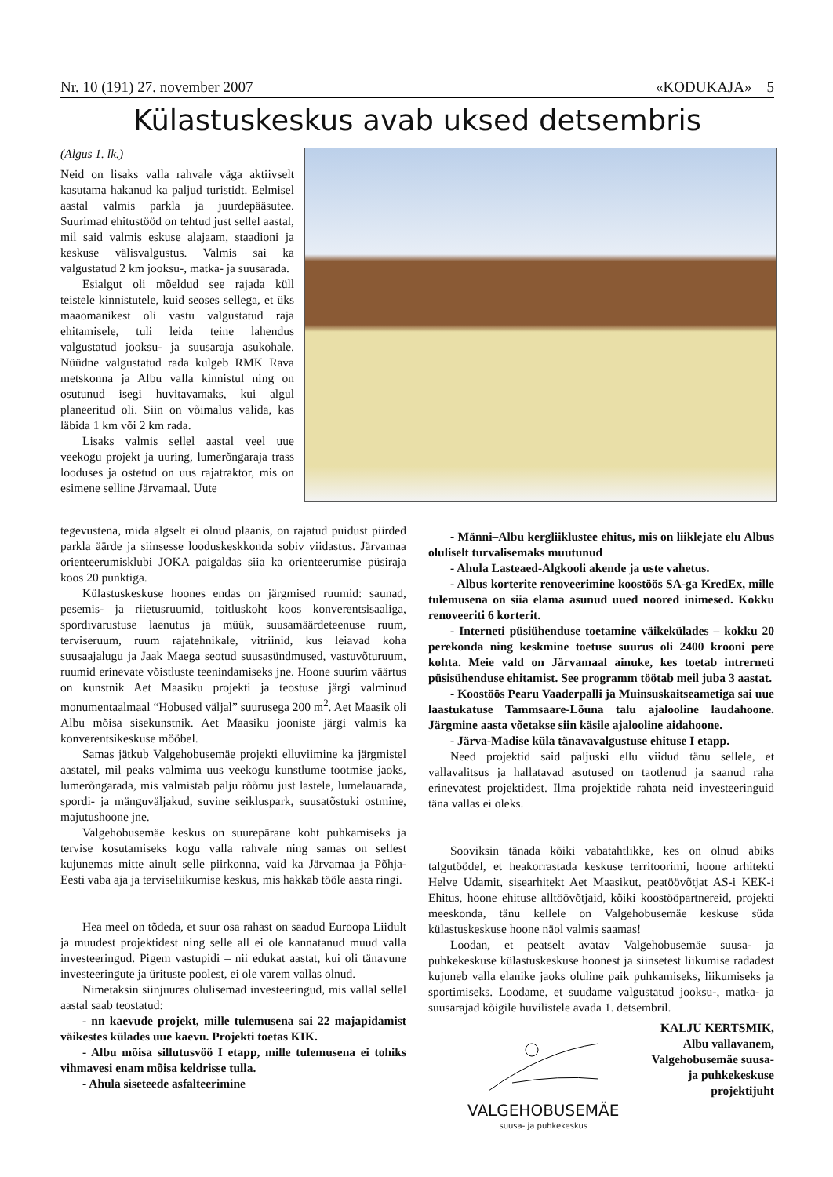Nr. 10 (191) 27. november 2007 «KODUKAJA» 5
Külastuskeskus avab uksed detsembris
(Algus 1. lk.)
Neid on lisaks valla rahvale väga aktiivselt kasutama hakanud ka paljud turistidt. Eelmisel aastal valmis parkla ja juurdepääsutee. Suurimad ehitustööd on tehtud just sellel aastal, mil said valmis eskuse alajaam, staadioni ja keskuse välisvalgustus. Valmis sai ka valgustatud 2 km jooksu-, matka- ja suusarada.
Esialgut oli mõeldud see rajada küll teistele kinnistutele, kuid seoses sellega, et üks maaomanikest oli vastu valgustatud raja ehitamisele, tuli leida teine lahendus valgustatud jooksu- ja suusaraja asukohale. Nüüdne valgustatud rada kulgeb RMK Rava metskonna ja Albu valla kinnistul ning on osutunud isegi huvitavamaks, kui algul planeeritud oli. Siin on võimalus valida, kas läbida 1 km või 2 km rada.
Lisaks valmis sellel aastal veel uue veekogu projekt ja uuring, lumerõngaraja trass looduses ja ostetud on uus rajatraktor, mis on esimene selline Järvamaal. Uute
tegevustena, mida algselt ei olnud plaanis, on rajatud puidust piirded parkla äärde ja siinsesse looduskeskkonda sobiv viidastus. Järvamaa orienteerumisklubi JOKA paigaldas siia ka orienteerumise püsiraja koos 20 punktiga.
Külastuskeskuse hoones endas on järgmised ruumid: saunad, pesemis- ja riietusruumid, toitluskoht koos konverentsisaaliga, spordivarustuse laenutus ja müük, suusamäärdeteenuse ruum, terviseruum, ruum rajatehnikale, vitriinid, kus leiavad koha suusaajalugu ja Jaak Maega seotud suusasündmused, vastuvõturuum, ruumid erinevate võistluste teenindamiseks jne. Hoone suurim väärtus on kunstnik Aet Maasiku projekti ja teostuse järgi valminud monumentaalmaal “Hobused väljal” suurusega 200 m<sup>2</sup>. Aet Maasik oli Albu mõisa sisekunstnik. Aet Maasiku jooniste järgi valmis ka konverentsikeskuse mööbel.
Samas jätkub Valgehobusemäe projekti elluviimine ka järgmistel aastatel, mil peaks valmima uus veekogu kunstlume tootmise jaoks, lumerõngarada, mis valmistab palju rõõmu just lastele, lumelauarada, spordi- ja mänguväljakud, suvine seikluspark, suusatõstuki ostmine, majutushoone jne.
Valgehobusemäe keskus on suurepärane koht puhkamiseks ja tervise kosutamiseks kogu valla rahvale ning samas on sellest kujunemas mitte ainult selle piirkonna, vaid ka Järvamaa ja Põhja-Eesti vaba aja ja terviseliikumise keskus, mis hakkab tööle aasta ringi.
Hea meel on tõdeda, et suur osa rahast on saadud Euroopa Liidult ja muudest projektidest ning selle all ei ole kannatanud muud valla investeeringud. Pigem vastupidi – nii edukat aastat, kui oli tänavune investeeringute ja ürituste poolest, ei ole varem vallas olnud.
Nimetaksin siinjuures olulisemad investeeringud, mis vallal sellel aastal saab teostatud:
- nn kaevude projekt, mille tulemusena sai 22 majapidamist väikestes külades uue kaevu. Projekti toetas KIK.
- Albu mõisa sillutusvöö I etapp, mille tulemusena ei tohiks vihmavesi enam mõisa keldrisse tulla.
- Ahula siseteede asfalteerimine
- Männi–Albu kergliiklustee ehitus, mis on liiklejate elu Albus oluliselt turvalisemaks muutunud
- Ahula Lasteaed-Algkooli akende ja uste vahetus.
- Albus korterite renoveerimine koostöös SA-ga KredEx, mille tulemusena on siia elama asunud uued noored inimesed. Kokku renoveeriti 6 korterit.
- Interneti püsiühenduse toetamine väikekülades – kokku 20 perekonda ning keskmine toetuse suurus oli 2400 krooni pere kohta. Meie vald on Järvamaal ainuke, kes toetab intrerneti püsisühenduse ehitamist. See programm töötab meil juba 3 aastat.
- Koostöös Pearu Vaaderpalli ja Muinsuskaitseametiga sai uue laastukatuse Tammsaare-Lõuna talu ajalooline laudahoone. Järgmine aasta võetakse siin käsile ajalooline aidahoone.
- Järva-Madise küla tänavavalgustuse ehituse I etapp.
Need projektid said paljuski ellu viidud tänu sellele, et vallavalitsus ja hallatavad asutused on taotlenud ja saanud raha erinevatest projektidest. Ilma projektide rahata neid investeeringuid täna vallas ei oleks.
Sooviksin tänada kõiki vabatahtlikke, kes on olnud abiks talgutöödel, et heakorrastada keskuse territoorimi, hoone arhitekti Helve Udamit, sisearhitekt Aet Maasikut, peatöövõtjat AS-i KEK-i Ehitus, hoone ehituse alltöövõtjaid, kõiki koostööpartnereid, projekti meeskonda, tänu kellele on Valgehobusemäe keskuse süda külastuskeskuse hoone näol valmis saamas!
Loodan, et peatselt avatav Valgehobusemäe suusa- ja puhkekeskuse külastuskeskuse hoonest ja siinsetest liikumise radadest kujuneb valla elanike jaoks oluline paik puhkamiseks, liikumiseks ja sportimiseks. Loodame, et suudame valgustatud jooksu-, matka- ja suusarajad kõigile huvilistele avada 1. detsembril.
VALGEHOBUSEMÄE
suusa- ja puhkekeskus
KALJU KERTSMIK,
Albu vallavanem,
Valgehobusemäe suusa-
ja puhkekeskuse
projektijuht